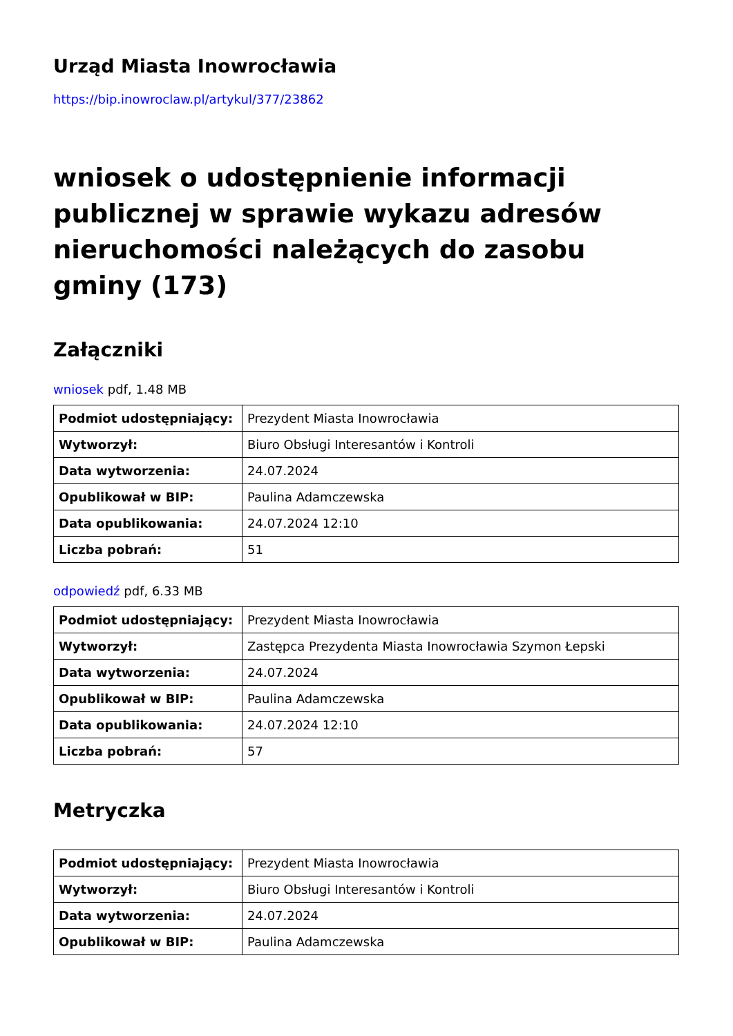Urząd Miasta Inowrocławia
https://bip.inowroclaw.pl/artykul/377/23862
wniosek o udostępnienie informacji publicznej w sprawie wykazu adresów nieruchomości należących do zasobu gminy (173)
Załączniki
wniosek pdf, 1.48 MB
| Podmiot udostępniający: | Prezydent Miasta Inowrocławia |
| Wytworzył: | Biuro Obsługi Interesantów i Kontroli |
| Data wytworzenia: | 24.07.2024 |
| Opublikował w BIP: | Paulina Adamczewska |
| Data opublikowania: | 24.07.2024 12:10 |
| Liczba pobrań: | 51 |
odpowiedź pdf, 6.33 MB
| Podmiot udostępniający: | Prezydent Miasta Inowrocławia |
| Wytworzył: | Zastępca Prezydenta Miasta Inowrocławia Szymon Łepski |
| Data wytworzenia: | 24.07.2024 |
| Opublikował w BIP: | Paulina Adamczewska |
| Data opublikowania: | 24.07.2024 12:10 |
| Liczba pobrań: | 57 |
Metryczka
| Podmiot udostępniający: | Prezydent Miasta Inowrocławia |
| Wytworzył: | Biuro Obsługi Interesantów i Kontroli |
| Data wytworzenia: | 24.07.2024 |
| Opublikował w BIP: | Paulina Adamczewska |